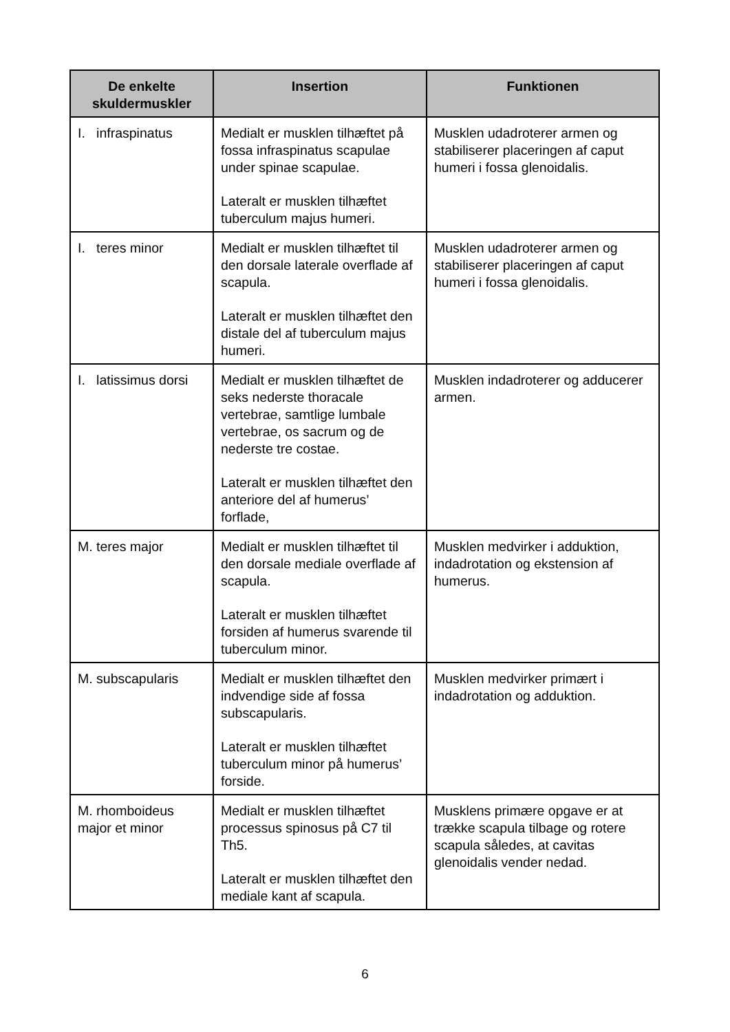| De enkelte skuldermuskler | Insertion | Funktionen |
| --- | --- | --- |
| I. infraspinatus | Medialt er musklen tilhæftet på fossa infraspinatus scapulae under spinae scapulae. Lateralt er musklen tilhæftet tuberculum majus humeri. | Musklen udadroterer armen og stabiliserer placeringen af caput humeri i fossa glenoidalis. |
| I. teres minor | Medialt er musklen tilhæftet til den dorsale laterale overflade af scapula. Lateralt er musklen tilhæftet den distale del af tuberculum majus humeri. | Musklen udadroterer armen og stabiliserer placeringen af caput humeri i fossa glenoidalis. |
| I. latissimus dorsi | Medialt er musklen tilhæftet de seks nederste thoracale vertebrae, samtlige lumbale vertebrae, os sacrum og de nederste tre costae. Lateralt er musklen tilhæftet den anteriore del af humerus’ forflade, | Musklen indadroterer og adducerer armen. |
| M. teres major | Medialt er musklen tilhæftet til den dorsale mediale overflade af scapula. Lateralt er musklen tilhæftet forsiden af humerus svarende til tuberculum minor. | Musklen medvirker i adduktion, indadrotation og ekstension af humerus. |
| M. subscapularis | Medialt er musklen tilhæftet den indvendige side af fossa subscapularis. Lateralt er musklen tilhæftet tuberculum minor på humerus’ forside. | Musklen medvirker primært i indadrotation og adduktion. |
| M. rhomboideus major et minor | Medialt er musklen tilhæftet processus spinosus på C7 til Th5. Lateralt er musklen tilhæftet den mediale kant af scapula. | Musklens primære opgave er at trække scapula tilbage og rotere scapula således, at cavitas glenoidalis vender nedad. |
6